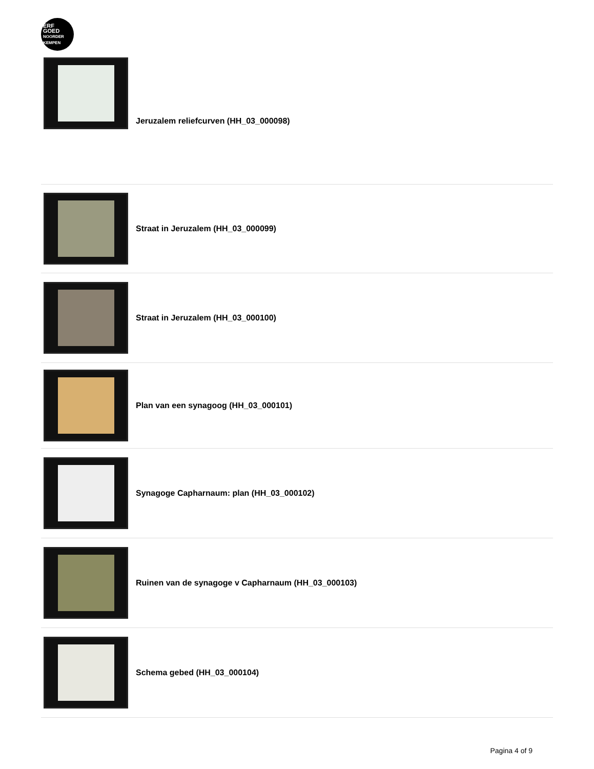ERF
GOED
NOORDER
KEMPEN
Jeruzalem reliefcurven (HH_03_000098)
Straat in Jeruzalem (HH_03_000099)
Straat in Jeruzalem (HH_03_000100)
Plan van een synagoog (HH_03_000101)
Synagoge Capharnaum: plan (HH_03_000102)
Ruinen van de synagoge v Capharnaum (HH_03_000103)
Schema gebed (HH_03_000104)
Pagina 4 of 9